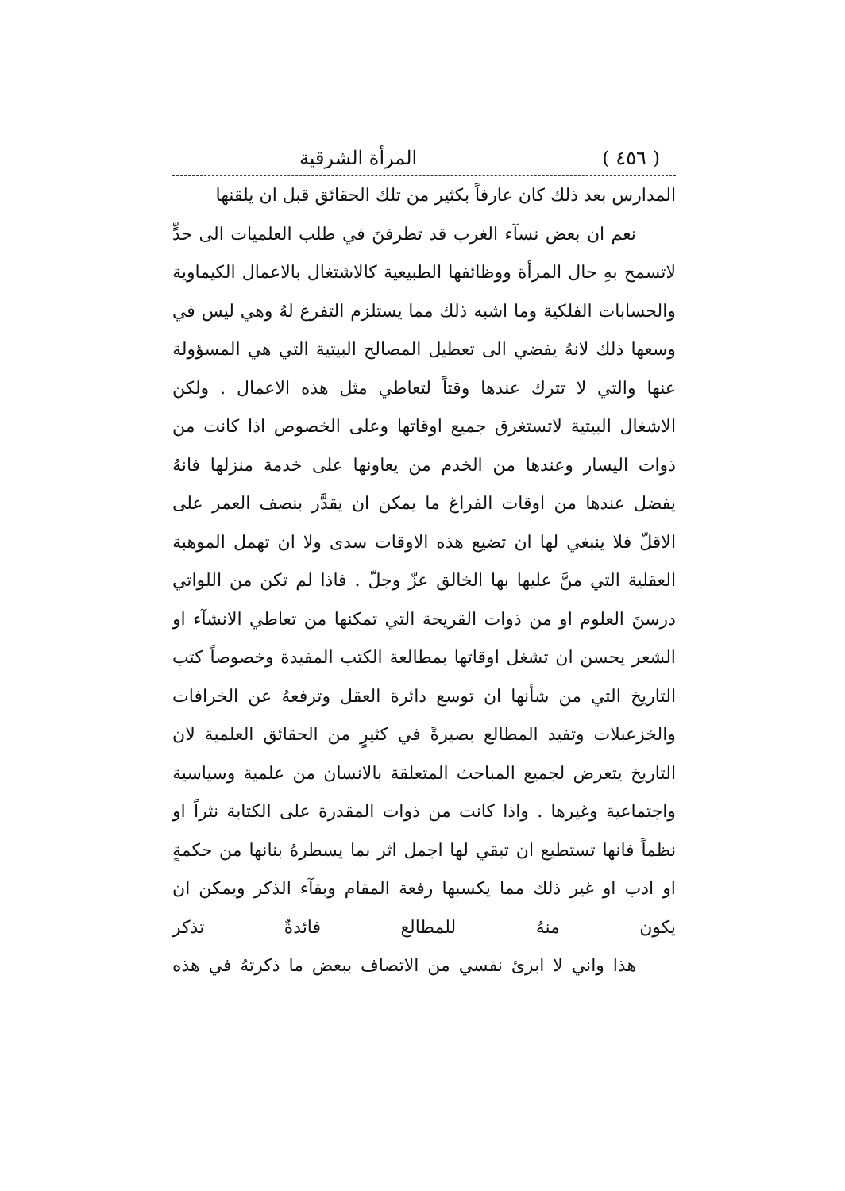( ٤٥٦ ) المرأة الشرقية
المدارس بعد ذلك كان عارفاً بكثير من تلك الحقائق قبل ان يلقنها
نعم ان بعض نسآء الغرب قد تطرفنَ في طلب العلميات الى حدٍّ لاتسمح بهِ حال المرأة ووظائفها الطبيعية كالاشتغال بالاعمال الكيماوية والحسابات الفلكية وما اشبه ذلك مما يستلزم التفرغ لهُ وهي ليس في وسعها ذلك لانهُ يفضي الى تعطيل المصالح البيتية التي هي المسؤولة عنها والتي لا تترك عندها وقتاً لتعاطي مثل هذه الاعمال . ولكن الاشغال البيتية لاتستغرق جميع اوقاتها وعلى الخصوص اذا كانت من ذوات اليسار وعندها من الخدم من يعاونها على خدمة منزلها فانهُ يفضل عندها من اوقات الفراغ ما يمكن ان يقدَّر بنصف العمر على الاقلّ فلا ينبغي لها ان تضيع هذه الاوقات سدى ولا ان تهمل الموهبة العقلية التي منَّ عليها بها الخالق عزّ وجلّ . فاذا لم تكن من اللواتي درسنَ العلوم او من ذوات القريحة التي تمكنها من تعاطي الانشآء او الشعر يحسن ان تشغل اوقاتها بمطالعة الكتب المفيدة وخصوصاً كتب التاريخ التي من شأنها ان توسع دائرة العقل وترفعهُ عن الخرافات والخزعبلات وتفيد المطالع بصيرةً في كثيرٍ من الحقائق العلمية لان التاريخ يتعرض لجميع المباحث المتعلقة بالانسان من علمية وسياسية واجتماعية وغيرها . واذا كانت من ذوات المقدرة على الكتابة نثراً او نظماً فانها تستطيع ان تبقي لها اجمل اثر بما يسطرهُ بنانها من حكمةٍ او ادب او غير ذلك مما يكسبها رفعة المقام وبقآء الذكر ويمكن ان يكون منهُ للمطالع فائدةٌ تذكر
هذا واني لا ابرئ نفسي من الاتصاف ببعض ما ذكرتهُ في هذه